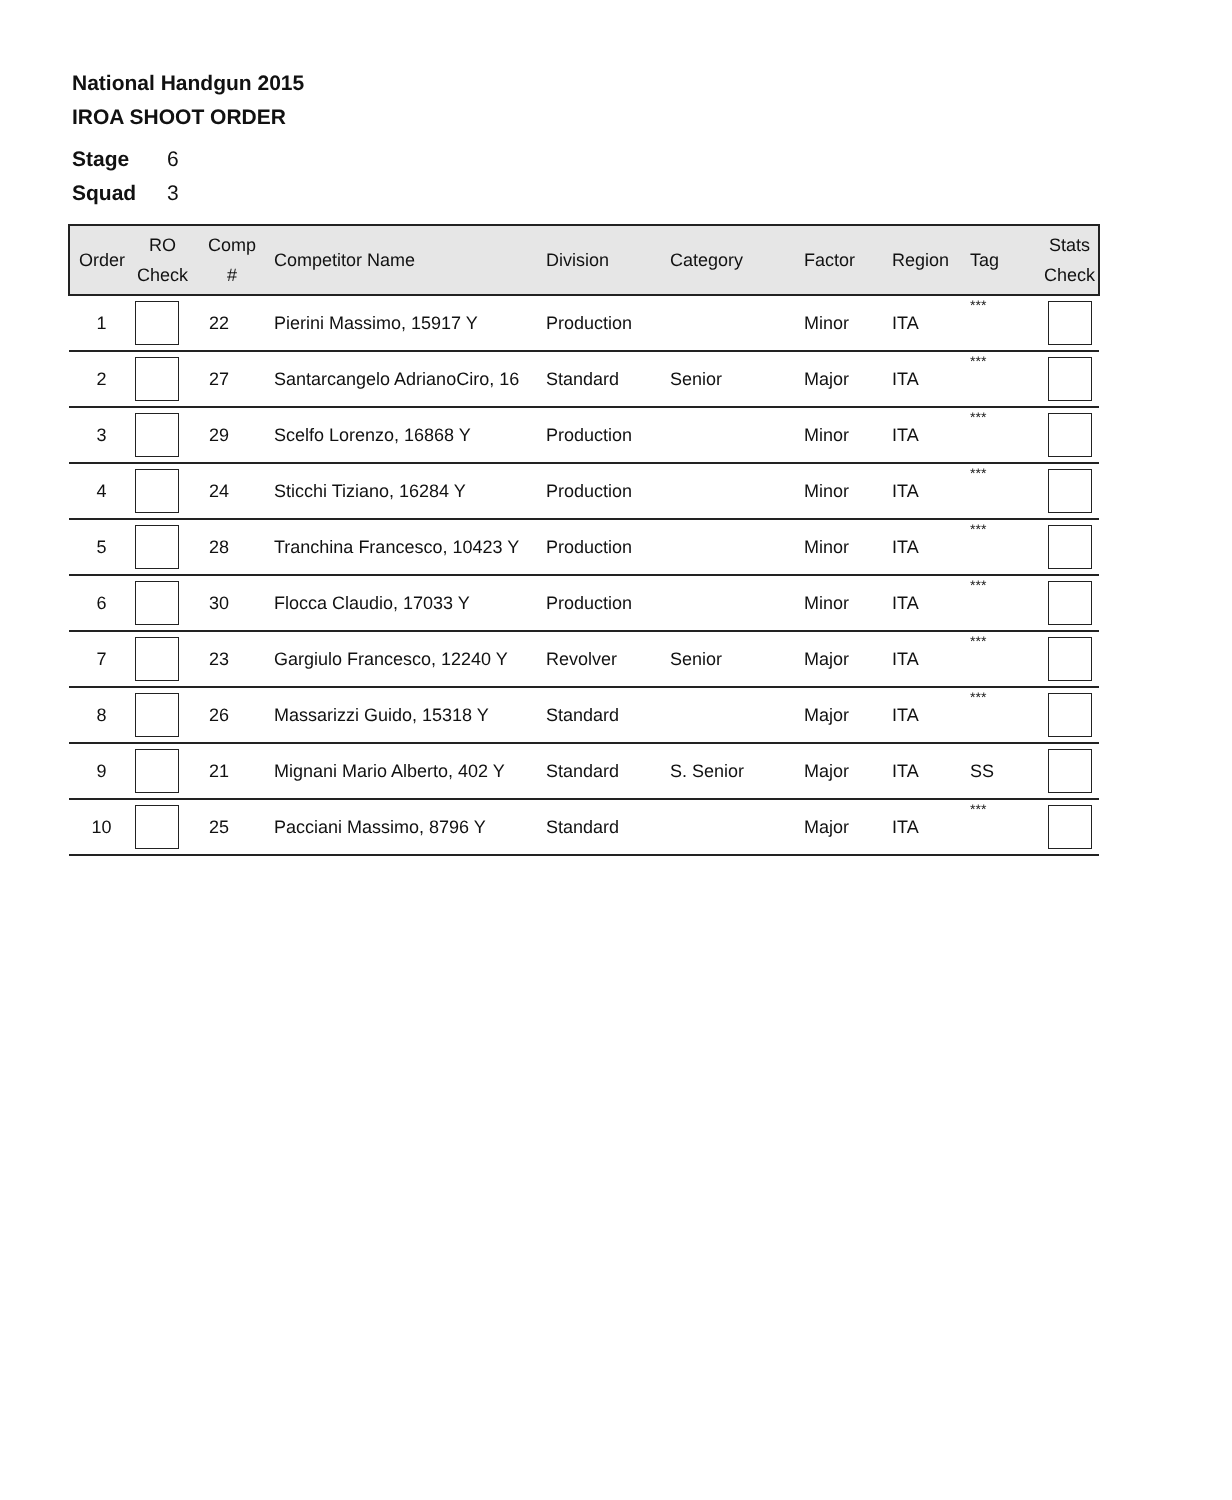National Handgun 2015
IROA SHOOT ORDER
Stage 6
Squad 3
| Order | RO Check | Comp # | Competitor Name | Division | Category | Factor | Region | Tag | Stats Check |
| --- | --- | --- | --- | --- | --- | --- | --- | --- | --- |
| 1 | | 22 | Pierini Massimo, 15917 Y | Production | | Minor | ITA | *** | |
| 2 | | 27 | Santarcangelo AdrianoCiro, 16 | Standard | Senior | Major | ITA | *** | |
| 3 | | 29 | Scelfo Lorenzo, 16868 Y | Production | | Minor | ITA | *** | |
| 4 | | 24 | Sticchi Tiziano, 16284 Y | Production | | Minor | ITA | *** | |
| 5 | | 28 | Tranchina Francesco, 10423 Y | Production | | Minor | ITA | *** | |
| 6 | | 30 | Flocca Claudio, 17033 Y | Production | | Minor | ITA | *** | |
| 7 | | 23 | Gargiulo Francesco, 12240 Y | Revolver | Senior | Major | ITA | *** | |
| 8 | | 26 | Massarizzi Guido, 15318 Y | Standard | | Major | ITA | *** | |
| 9 | | 21 | Mignani Mario Alberto, 402 Y | Standard | S. Senior | Major | ITA | SS | |
| 10 | | 25 | Pacciani Massimo, 8796 Y | Standard | | Major | ITA | *** | |